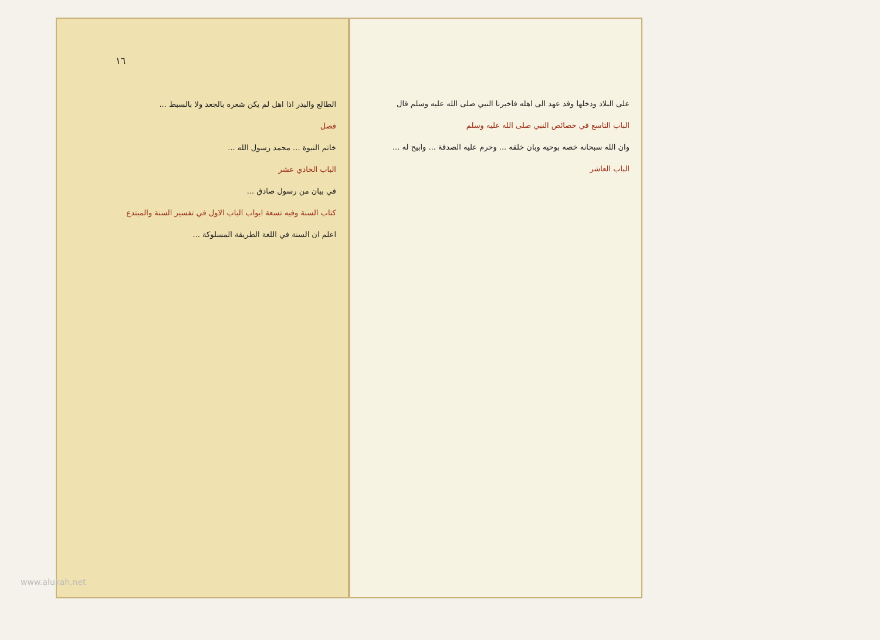على البلاد ودخلها وقد عهد الى اهله فاخبرنا النبي صلى الله عليه وسلم قال
الباب التاسع في خصائص النبي صلى الله عليه وسلم
وان الله سبحانه خصه بوحيه وبان خلقه ... وحرم عليه الصدقة ... وابيح له ...
الباب العاشر
١٦
الطالع والبدر اذا اهل لم يكن شعره بالجعد ولا بالسبط ...
فصل
خاتم النبوة ... محمد رسول الله ...
الباب الحادي عشر
في بيان من رسول صادق ...
كتاب السنة وفيه تسعة ابواب الباب الاول في تفسير السنة والمبتدع
اعلم ان السنة في اللغة الطريقة المسلوكة ...
www.alukah.net